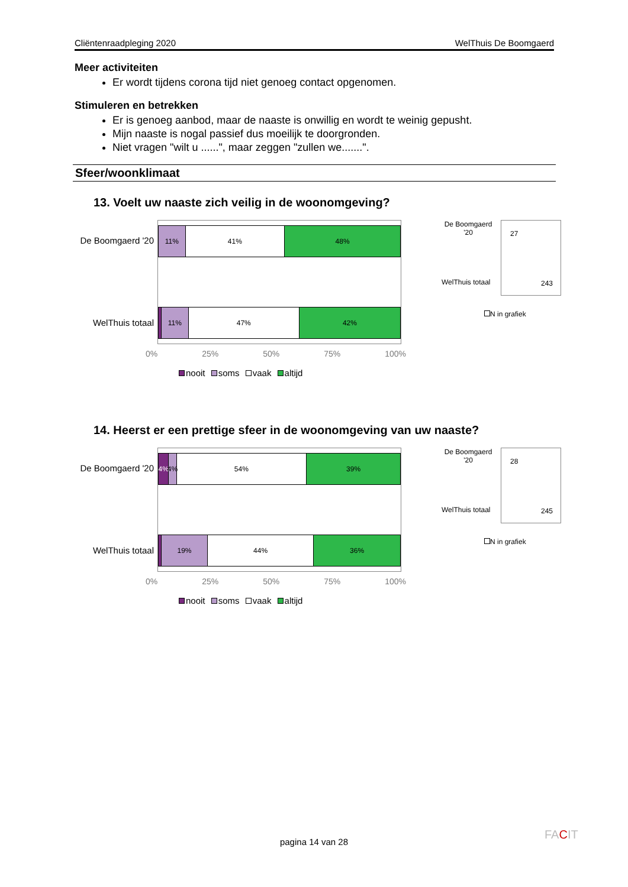Cliëntenraadpleging 2020 WelThuis De Boomgaerd
Meer activiteiten
Er wordt tijdens corona tijd niet genoeg contact opgenomen.
Stimuleren en betrekken
Er is genoeg aanbod, maar de naaste is onwillig en wordt te weinig gepusht.
Mijn naaste is nogal passief dus moeilijk te doorgronden.
Niet vragen "wilt u ......", maar zeggen "zullen we.......".
Sfeer/woonklimaat
13. Voelt uw naaste zich veilig in de woonomgeving?
De Boomgaerd '20
WelThuis totaal
11% 41% 48%
11% 47% 42%
0% 25% 50% 75% 100%
nooit soms vaak altijd
De Boomgaerd '20
27
WelThuis totaal 243
N in grafiek
14. Heerst er een prettige sfeer in de woonomgeving van uw naaste?
De Boomgaerd '20
WelThuis totaal
4% 4% 54% 39%
19% 44% 36%
0% 25% 50% 75% 100%
nooit soms vaak altijd
De Boomgaerd '20
28
WelThuis totaal 245
N in grafiek
pagina 14 van 28
FACIT